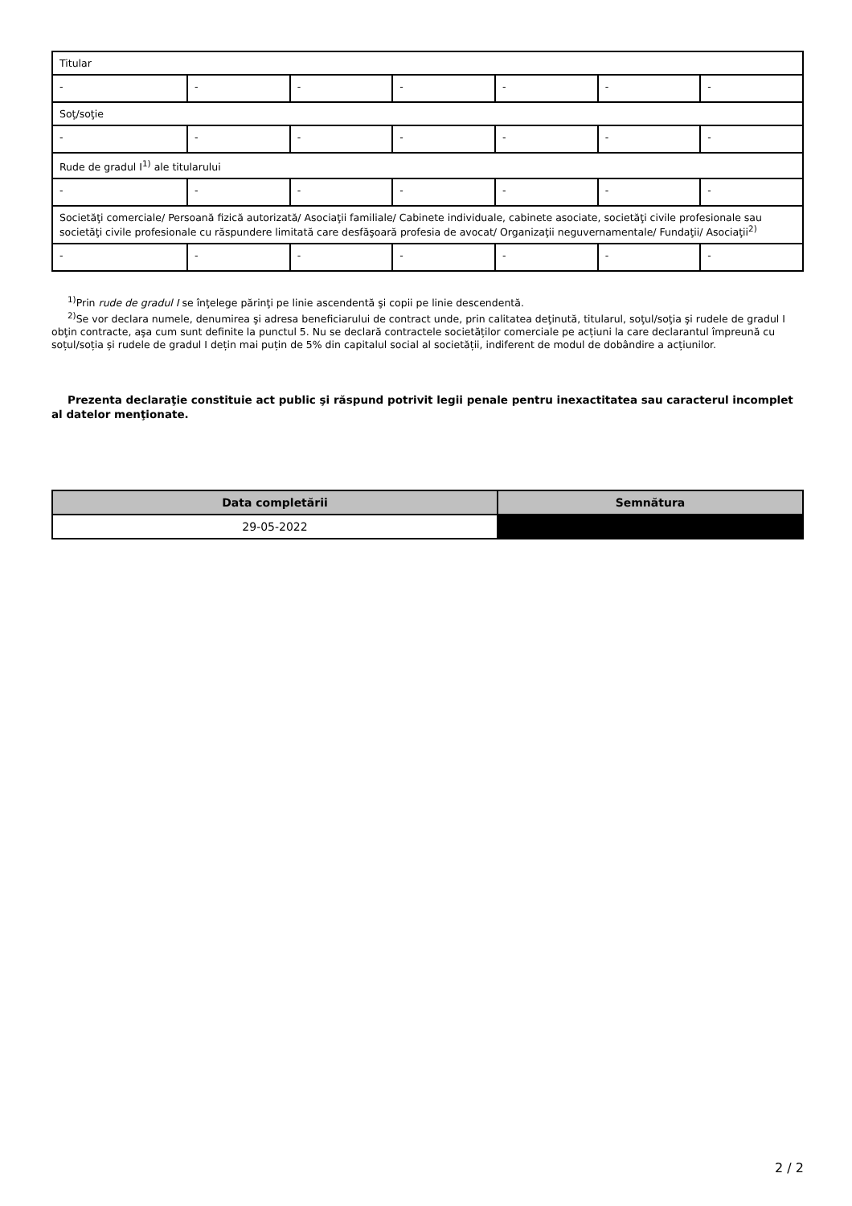| Titular | | | | | | |
| - | - | - | - | - | - | - |
| Soţ/soţie | | | | | | |
| - | - | - | - | - | - | - |
| Rude de gradul I<sup>1)</sup> ale titularului | | | | | | |
| - | - | - | - | - | - | - |
| Societăţi comerciale/ Persoană fizică autorizată/ Asociaţii familiale/ Cabinete individuale, cabinete asociate, societăţi civile profesionale sau societăţi civile profesionale cu răspundere limitată care desfăşoară profesia de avocat/ Organizaţii neguvernamentale/ Fundaţii/ Asociaţii<sup>2)</sup> | | | | | | |
| - | - | - | - | - | - | - |
<sup>1)</sup> Prin rude de gradul I se înţelege părinţi pe linie ascendentă şi copii pe linie descendentă.
<sup>2)</sup> Se vor declara numele, denumirea şi adresa beneficiarului de contract unde, prin calitatea deţinută, titularul, soţul/soţia şi rudele de gradul I obţin contracte, aşa cum sunt definite la punctul 5. Nu se declară contractele societăților comerciale pe acțiuni la care declarantul împreună cu soțul/soția și rudele de gradul I dețin mai puțin de 5% din capitalul social al societății, indiferent de modul de dobândire a acțiunilor.
Prezenta declaraţie constituie act public şi răspund potrivit legii penale pentru inexactitatea sau caracterul incomplet al datelor menţionate.
| Data completării | Semnătura |
| --- | --- |
| 29-05-2022 | |
2 / 2